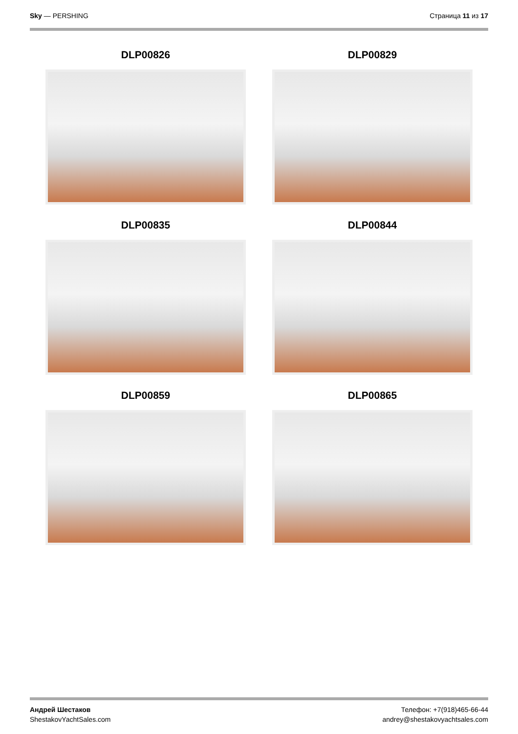Sky — PERSHING Страница 11 из 17
DLP00826
DLP00829
DLP00835
DLP00844
DLP00859
DLP00865
Андрей Шестаков
ShestakovYachtSales.com
Телефон: +7(918)465-66-44
andrey@shestakovyachtsales.com